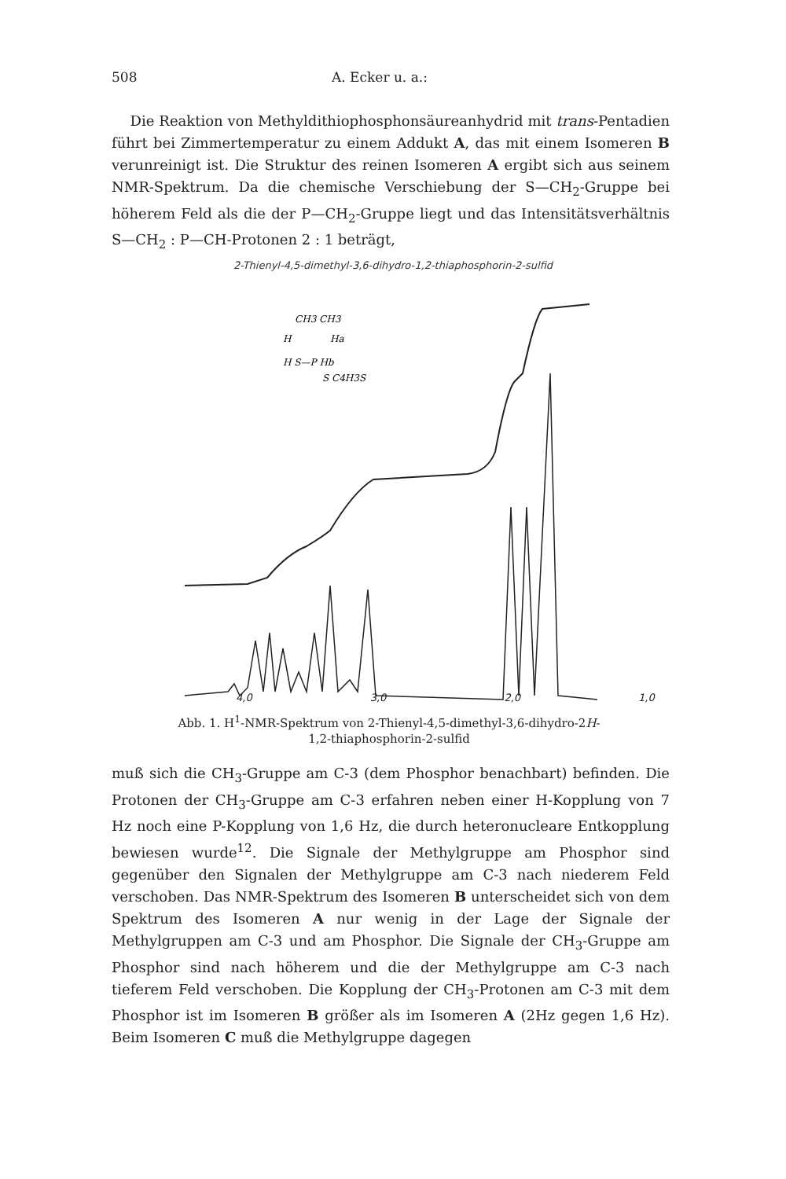508 A. Ecker u. a.:
Die Reaktion von Methyldithiophosphonsäureanhydrid mit trans-Pentadien führt bei Zimmertemperatur zu einem Addukt A, das mit einem Isomeren B verunreinigt ist. Die Struktur des reinen Isomeren A ergibt sich aus seinem NMR-Spektrum. Da die chemische Verschiebung der S—CH<sub>2</sub>-Gruppe bei höherem Feld als die der P—CH<sub>2</sub>-Gruppe liegt und das Intensitätsverhältnis S—CH<sub>2</sub> : P—CH-Protonen 2 : 1 beträgt,
2-Thienyl-4,5-dimethyl-3,6-dihydro-1,2-thiaphosphorin-2-sulfid
CH3 CH3
H
Ha
H S—P Hb
S C4H3S
4,0 3,0 2,0 1,0
Abb. 1. H<sup>1</sup>-NMR-Spektrum von 2-Thienyl-4,5-dimethyl-3,6-dihydro-2H-
1,2-thiaphosphorin-2-sulfid
muß sich die CH<sub>3</sub>-Gruppe am C-3 (dem Phosphor benachbart) befinden. Die Protonen der CH<sub>3</sub>-Gruppe am C-3 erfahren neben einer H-Kopplung von 7 Hz noch eine P-Kopplung von 1,6 Hz, die durch heteronucleare Entkopplung bewiesen wurde<sup>12</sup>. Die Signale der Methylgruppe am Phosphor sind gegenüber den Signalen der Methylgruppe am C-3 nach niederem Feld verschoben. Das NMR-Spektrum des Isomeren B unterscheidet sich von dem Spektrum des Isomeren A nur wenig in der Lage der Signale der Methylgruppen am C-3 und am Phosphor. Die Signale der CH<sub>3</sub>-Gruppe am Phosphor sind nach höherem und die der Methylgruppe am C-3 nach tieferem Feld verschoben. Die Kopplung der CH<sub>3</sub>-Protonen am C-3 mit dem Phosphor ist im Isomeren B größer als im Isomeren A (2Hz gegen 1,6 Hz). Beim Isomeren C muß die Methylgruppe dagegen